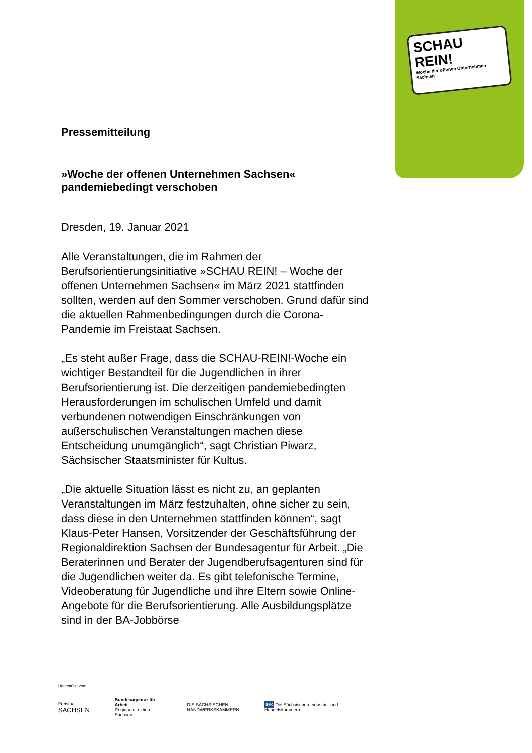SCHAU
REIN!
Woche der offenen Unternehmen Sachsen
Pressemitteilung
»Woche der offenen Unternehmen Sachsen« pandemiebedingt verschoben
Dresden, 19. Januar 2021
Alle Veranstaltungen, die im Rahmen der Berufsorientierungsinitiative »SCHAU REIN! – Woche der offenen Unternehmen Sachsen« im März 2021 stattfinden sollten, werden auf den Sommer verschoben. Grund dafür sind die aktuellen Rahmenbedingungen durch die Corona-Pandemie im Freistaat Sachsen.
„Es steht außer Frage, dass die SCHAU-REIN!-Woche ein wichtiger Bestandteil für die Jugendlichen in ihrer Berufsorientierung ist. Die derzeitigen pandemiebedingten Herausforderungen im schulischen Umfeld und damit verbundenen notwendigen Einschränkungen von außerschulischen Veranstaltungen machen diese Entscheidung unumgänglich“, sagt Christian Piwarz, Sächsischer Staatsminister für Kultus.
„Die aktuelle Situation lässt es nicht zu, an geplanten Veranstaltungen im März festzuhalten, ohne sicher zu sein, dass diese in den Unternehmen stattfinden können“, sagt Klaus-Peter Hansen, Vorsitzender der Geschäftsführung der Regionaldirektion Sachsen der Bundesagentur für Arbeit. „Die Beraterinnen und Berater der Jugendberufsagenturen sind für die Jugendlichen weiter da. Es gibt telefonische Termine, Videoberatung für Jugendliche und ihre Eltern sowie Online-Angebote für die Berufsorientierung. Alle Ausbildungsplätze sind in der BA-Jobbörse
Unterstützt von:
Freistaat
SACHSEN
Bundesagentur für Arbeit
Regionaldirektion Sachsen
DIE SÄCHSISCHEN
HANDWERKSKAMMERN
IHK Die Sächsischen Industrie- und Handelskammern